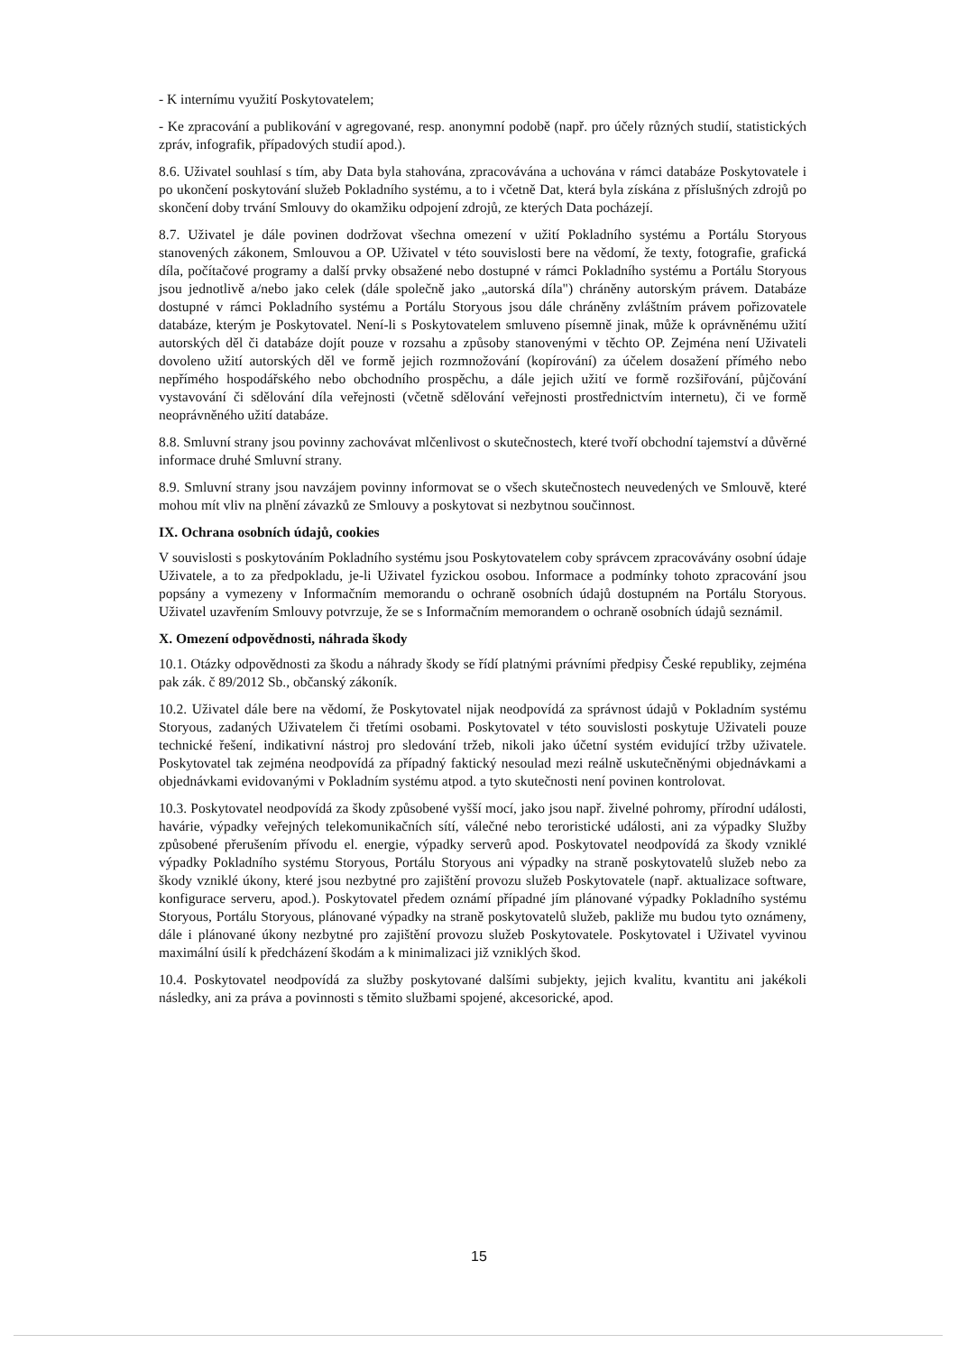- K internímu využití Poskytovatelem;
- Ke zpracování a publikování v agregované, resp. anonymní podobě (např. pro účely různých studií, statistických zpráv, infografik, případových studií apod.).
8.6. Uživatel souhlasí s tím, aby Data byla stahována, zpracovávána a uchována v rámci databáze Poskytovatele i po ukončení poskytování služeb Pokladního systému, a to i včetně Dat, která byla získána z příslušných zdrojů po skončení doby trvání Smlouvy do okamžiku odpojení zdrojů, ze kterých Data pocházejí.
8.7. Uživatel je dále povinen dodržovat všechna omezení v užití Pokladního systému a Portálu Storyous stanovených zákonem, Smlouvou a OP. Uživatel v této souvislosti bere na vědomí, že texty, fotografie, grafická díla, počítačové programy a další prvky obsažené nebo dostupné v rámci Pokladního systému a Portálu Storyous jsou jednotlivě a/nebo jako celek (dále společně jako „autorská díla") chráněny autorským právem. Databáze dostupné v rámci Pokladního systému a Portálu Storyous jsou dále chráněny zvláštním právem pořizovatele databáze, kterým je Poskytovatel. Není-li s Poskytovatelem smluveno písemně jinak, může k oprávněnému užití autorských děl či databáze dojít pouze v rozsahu a způsoby stanovenými v těchto OP. Zejména není Uživateli dovoleno užití autorských děl ve formě jejich rozmnožování (kopírování) za účelem dosažení přímého nebo nepřímého hospodářského nebo obchodního prospěchu, a dále jejich užití ve formě rozšiřování, půjčování vystavování či sdělování díla veřejnosti (včetně sdělování veřejnosti prostřednictvím internetu), či ve formě neoprávněného užití databáze.
8.8. Smluvní strany jsou povinny zachovávat mlčenlivost o skutečnostech, které tvoří obchodní tajemství a důvěrné informace druhé Smluvní strany.
8.9. Smluvní strany jsou navzájem povinny informovat se o všech skutečnostech neuvedených ve Smlouvě, které mohou mít vliv na plnění závazků ze Smlouvy a poskytovat si nezbytnou součinnost.
IX. Ochrana osobních údajů, cookies
V souvislosti s poskytováním Pokladního systému jsou Poskytovatelem coby správcem zpracovávány osobní údaje Uživatele, a to za předpokladu, je-li Uživatel fyzickou osobou. Informace a podmínky tohoto zpracování jsou popsány a vymezeny v Informačním memorandu o ochraně osobních údajů dostupném na Portálu Storyous. Uživatel uzavřením Smlouvy potvrzuje, že se s Informačním memorandem o ochraně osobních údajů seznámil.
X. Omezení odpovědnosti, náhrada škody
10.1. Otázky odpovědnosti za škodu a náhrady škody se řídí platnými právními předpisy České republiky, zejména pak zák. č 89/2012 Sb., občanský zákoník.
10.2. Uživatel dále bere na vědomí, že Poskytovatel nijak neodpovídá za správnost údajů v Pokladním systému Storyous, zadaných Uživatelem či třetími osobami. Poskytovatel v této souvislosti poskytuje Uživateli pouze technické řešení, indikativní nástroj pro sledování tržeb, nikoli jako účetní systém evidující tržby uživatele. Poskytovatel tak zejména neodpovídá za případný faktický nesoulad mezi reálně uskutečněnými objednávkami a objednávkami evidovanými v Pokladním systému atpod. a tyto skutečnosti není povinen kontrolovat.
10.3. Poskytovatel neodpovídá za škody způsobené vyšší mocí, jako jsou např. živelné pohromy, přírodní události, havárie, výpadky veřejných telekomunikačních sítí, válečné nebo teroristické události, ani za výpadky Služby způsobené přerušením přívodu el. energie, výpadky serverů apod. Poskytovatel neodpovídá za škody vzniklé výpadky Pokladního systému Storyous, Portálu Storyous ani výpadky na straně poskytovatelů služeb nebo za škody vzniklé úkony, které jsou nezbytné pro zajištění provozu služeb Poskytovatele (např. aktualizace software, konfigurace serveru, apod.). Poskytovatel předem oznámí případné jím plánované výpadky Pokladního systému Storyous, Portálu Storyous, plánované výpadky na straně poskytovatelů služeb, pakliže mu budou tyto oznámeny, dále i plánované úkony nezbytné pro zajištění provozu služeb Poskytovatele. Poskytovatel i Uživatel vyvinou maximální úsilí k předcházení škodám a k minimalizaci již vzniklých škod.
10.4. Poskytovatel neodpovídá za služby poskytované dalšími subjekty, jejich kvalitu, kvantitu ani jakékoli následky, ani za práva a povinnosti s těmito službami spojené, akcesorické, apod.
15